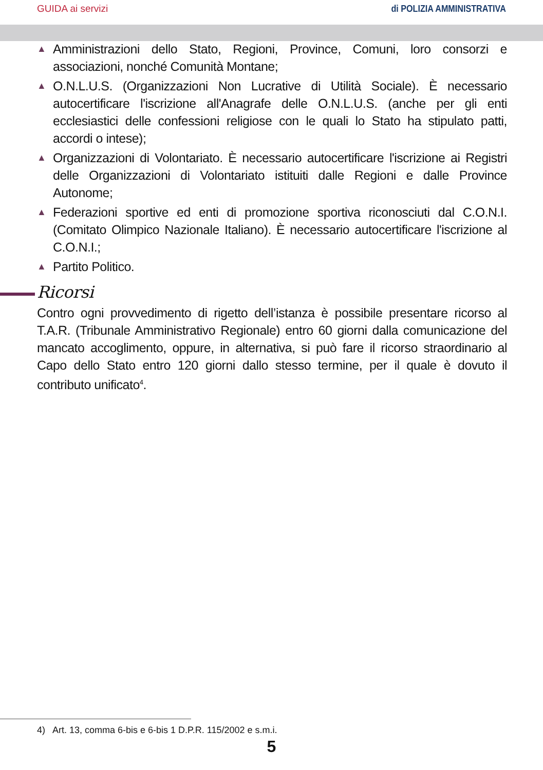GUIDA ai servizi di POLIZIA AMMINISTRATIVA
▲ Amministrazioni dello Stato, Regioni, Province, Comuni, loro consorzi e associazioni, nonché Comunità Montane;
▲ O.N.L.U.S. (Organizzazioni Non Lucrative di Utilità Sociale). È necessario autocertificare l'iscrizione all'Anagrafe delle O.N.L.U.S. (anche per gli enti ecclesiastici delle confessioni religiose con le quali lo Stato ha stipulato patti, accordi o intese);
▲ Organizzazioni di Volontariato. È necessario autocertificare l'iscrizione ai Registri delle Organizzazioni di Volontariato istituiti dalle Regioni e dalle Province Autonome;
▲ Federazioni sportive ed enti di promozione sportiva riconosciuti dal C.O.N.I. (Comitato Olimpico Nazionale Italiano). È necessario autocertificare l'iscrizione al C.O.N.I.;
▲ Partito Politico.
Ricorsi
Contro ogni provvedimento di rigetto dell’istanza è possibile presentare ricorso al T.A.R. (Tribunale Amministrativo Regionale) entro 60 giorni dalla comunicazione del mancato accoglimento, oppure, in alternativa, si può fare il ricorso straordinario al Capo dello Stato entro 120 giorni dallo stesso termine, per il quale è dovuto il contributo unificato<sup>4</sup>.
4) Art. 13, comma 6-bis e 6-bis 1 D.P.R. 115/2002 e s.m.i.
5